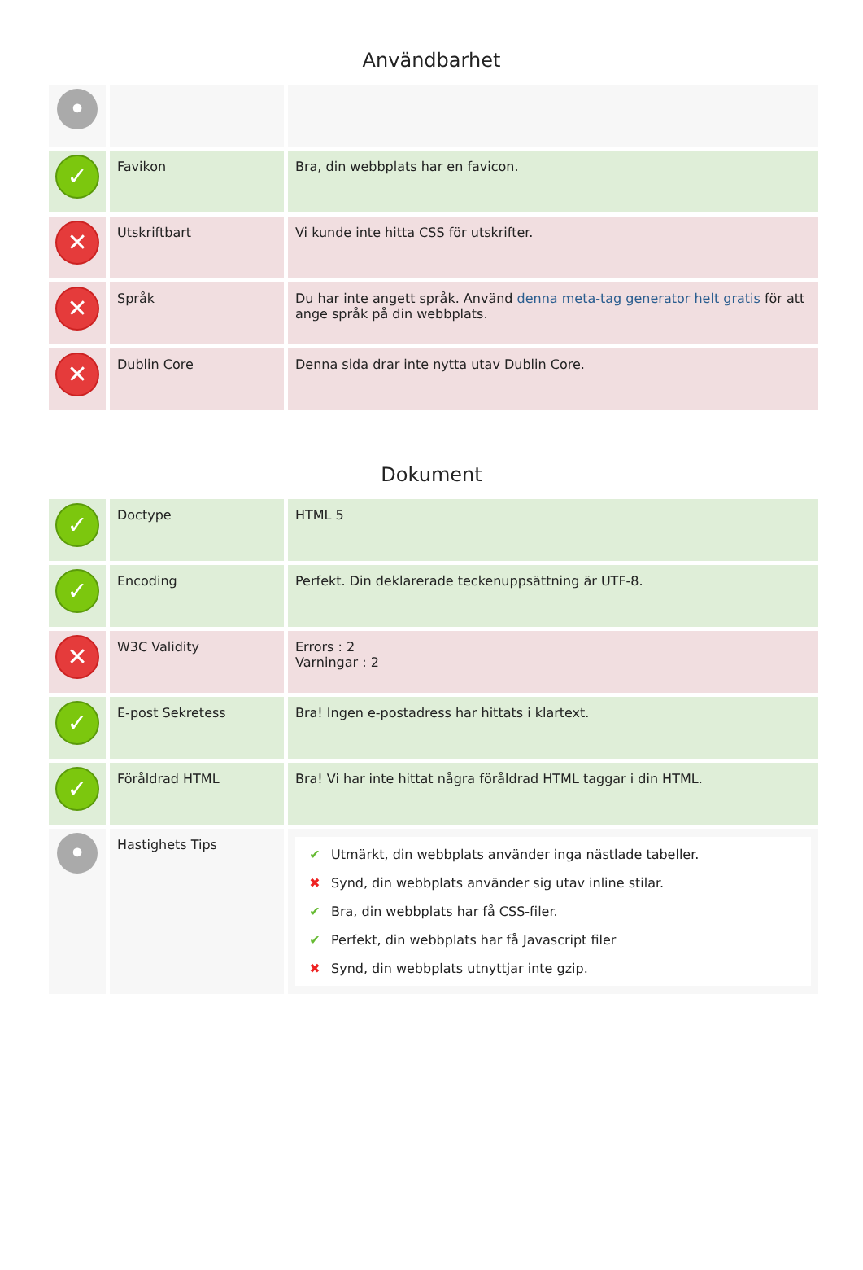Användbarhet
| • | | |
| ✓ | Favikon | Bra, din webbplats har en favicon. |
| ✕ | Utskriftbart | Vi kunde inte hitta CSS för utskrifter. |
| ✕ | Språk | Du har inte angett språk. Använd denna meta-tag generator helt gratis för att ange språk på din webbplats. |
| ✕ | Dublin Core | Denna sida drar inte nytta utav Dublin Core. |
Dokument
| ✓ | Doctype | HTML 5 |
| ✓ | Encoding | Perfekt. Din deklarerade teckenuppsättning är UTF-8. |
| ✕ | W3C Validity | Errors : 2 Varningar : 2 |
| ✓ | E-post Sekretess | Bra! Ingen e-postadress har hittats i klartext. |
| ✓ | Föråldrad HTML | Bra! Vi har inte hittat några föråldrad HTML taggar i din HTML. |
| • | Hastighets Tips | ✔ Utmärkt, din webbplats använder inga nästlade tabeller. ✖ Synd, din webbplats använder sig utav inline stilar. ✔ Bra, din webbplats har få CSS-filer. ✔ Perfekt, din webbplats har få Javascript filer ✖ Synd, din webbplats utnyttjar inte gzip. |